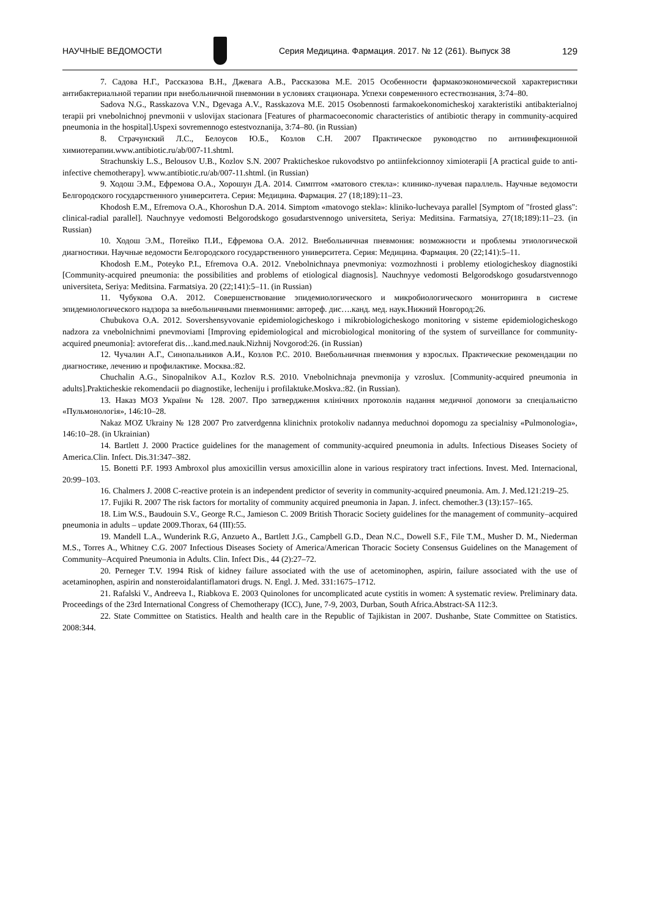НАУЧНЫЕ ВЕДОМОСТИ
Серия Медицина. Фармация. 2017. № 12 (261). Выпуск 38 129
7. Садова Н.Г., Рассказова В.Н., Джевага А.В., Рассказова М.Е. 2015 Особенности фармакоэкономической характеристики антибактериальной терапии при внебольничной пневмонии в условиях стационара. Успехи современного естествознания, 3:74–80.
Sadova N.G., Rasskazova V.N., Dgevaga A.V., Rasskazova M.E. 2015 Osobennosti farmakoekonomicheskoj xarakteristiki antibakterialnoj terapii pri vnebolnichnoj pnevmonii v uslovijax stacionara [Features of pharmacoeconomic characteristics of antibiotic therapy in community-acquired pneumonia in the hospital].Uspexi sovremennogo estestvoznanija, 3:74–80. (in Russian)
8. Страчунский Л.С., Белоусов Ю.Б., Козлов С.Н. 2007 Практическое руководство по антиинфекционной химиотерапии.www.antibiotic.ru/ab/007-11.shtml.
Strachunskiy L.S., Belousov U.B., Kozlov S.N. 2007 Prakticheskoe rukovodstvo po antiinfekcionnoy ximioterapii [A practical guide to anti-infective chemotherapy]. www.antibiotic.ru/ab/007-11.shtml. (in Russian)
9. Ходош Э.М., Ефремова О.А., Хорошун Д.А. 2014. Симптом «матового стекла»: клинико-лучевая параллель. Научные ведомости Белгородского государственного университета. Серия: Медицина. Фармация. 27 (18;189):11–23.
Khodosh E.M., Efremova O.A., Khoroshun D.A. 2014. Simptom «matovogo stekla»: kliniko-luchevaya parallel [Symptom of "frosted glass": clinical-radial parallel]. Nauchnyye vedomosti Belgorodskogo gosudarstvennogo universiteta, Seriya: Meditsina. Farmatsiya, 27(18;189):11–23. (in Russian)
10. Ходош Э.М., Потейко П.И., Ефремова О.А. 2012. Внебольничная пневмония: возможности и проблемы этиологической диагностики. Научные ведомости Белгородского государственного университета. Серия: Медицина. Фармация. 20 (22;141):5–11.
Khodosh E.M., Poteyko P.I., Efremova O.A. 2012. Vnebolnichnaya pnevmoniya: vozmozhnosti i problemy etiologicheskoy diagnostiki [Community-acquired pneumonia: the possibilities and problems of etiological diagnosis]. Nauchnyye vedomosti Belgorodskogo gosudarstvennogo universiteta, Seriya: Meditsina. Farmatsiya. 20 (22;141):5–11. (in Russian)
11. Чубукова О.А. 2012. Совершенствование эпидемиологического и микробиологического мониторинга в системе эпидемиологического надзора за внебольничными пневмониями: автореф. дис….канд. мед. наук.Нижний Новгород:26.
Chubukova O.A. 2012. Sovershensyvovanie epidemiologicheskogo i mikrobiologicheskogo monitoring v sisteme epidemiologicheskogo nadzora za vnebolnichnimi pnevmoviami [Improving epidemiological and microbiological monitoring of the system of surveillance for community-acquired pneumonia]: avtoreferat dis…kand.med.nauk.Nizhnij Novgorod:26. (in Russian)
12. Чучалин А.Г., Синопальников А.И., Козлов Р.С. 2010. Внебольничная пневмония у взрослых. Практические рекомендации по диагностике, лечению и профилактике. Москва.:82.
Chuchalin A.G., Sinopalnikov A.I., Kozlov R.S. 2010. Vnebolnichnaja pnevmonija y vzroslux. [Community-acquired pneumonia in adults].Prakticheskie rekomendacii po diagnostike, lecheniju i profilaktuke.Moskva.:82. (in Russian).
13. Наказ МОЗ України № 128. 2007. Про затвердження клінічних протоколів надання медичної допомоги за спеціальністю «Пульмонологія», 146:10–28.
Nakaz MOZ Ukrainy № 128 2007 Pro zatverdgenna klinichnix protokoliv nadannya meduchnoi dopomogu za specialnisy «Pulmonologia», 146:10–28. (in Ukrainian)
14. Bartlett J. 2000 Practice guidelines for the management of community-acquired pneumonia in adults. Infectious Diseases Society of America.Clin. Infect. Dis.31:347–382.
15. Bonetti P.F. 1993 Ambroxol plus amoxicillin versus amoxicillin alone in various respiratory tract infections. Invest. Med. Internacional, 20:99–103.
16. Chalmers J. 2008 C-reactive protein is an independent predictor of severity in community-acquired pneumonia. Am. J. Med.121:219–25.
17. Fujiki R. 2007 The risk factors for mortality of community acquired pneumonia in Japan. J. infect. chemother.3 (13):157–165.
18. Lim W.S., Baudouin S.V., George R.C., Jamieson C. 2009 British Thoracic Society guidelines for the management of community–acquired pneumonia in adults – update 2009.Thorax, 64 (III):55.
19. Mandell L.A., Wunderink R.G, Anzueto A., Bartlett J.G., Campbell G.D., Dean N.C., Dowell S.F., File T.M., Musher D. M., Niederman M.S., Torres A., Whitney C.G. 2007 Infectious Diseases Society of America/American Thoracic Society Consensus Guidelines on the Management of Community–Acquired Pneumonia in Adults. Clin. Infect Dis., 44 (2):27–72.
20. Perneger T.V. 1994 Risk of kidney failure associated with the use of acetominophen, aspirin, failure associated with the use of acetaminophen, aspirin and nonsteroidalantiflamatori drugs. N. Engl. J. Med. 331:1675–1712.
21. Rafalski V., Andreeva I., Riabkova E. 2003 Quinolones for uncomplicated acute cystitis in women: A systematic review. Preliminary data. Proceedings of the 23rd International Congress of Chemotherapy (ICC), June, 7-9, 2003, Durban, South Africa.Abstract-SA 112:3.
22. State Committee on Statistics. Health and health care in the Republic of Tajikistan in 2007. Dushanbe, State Committee on Statistics. 2008:344.